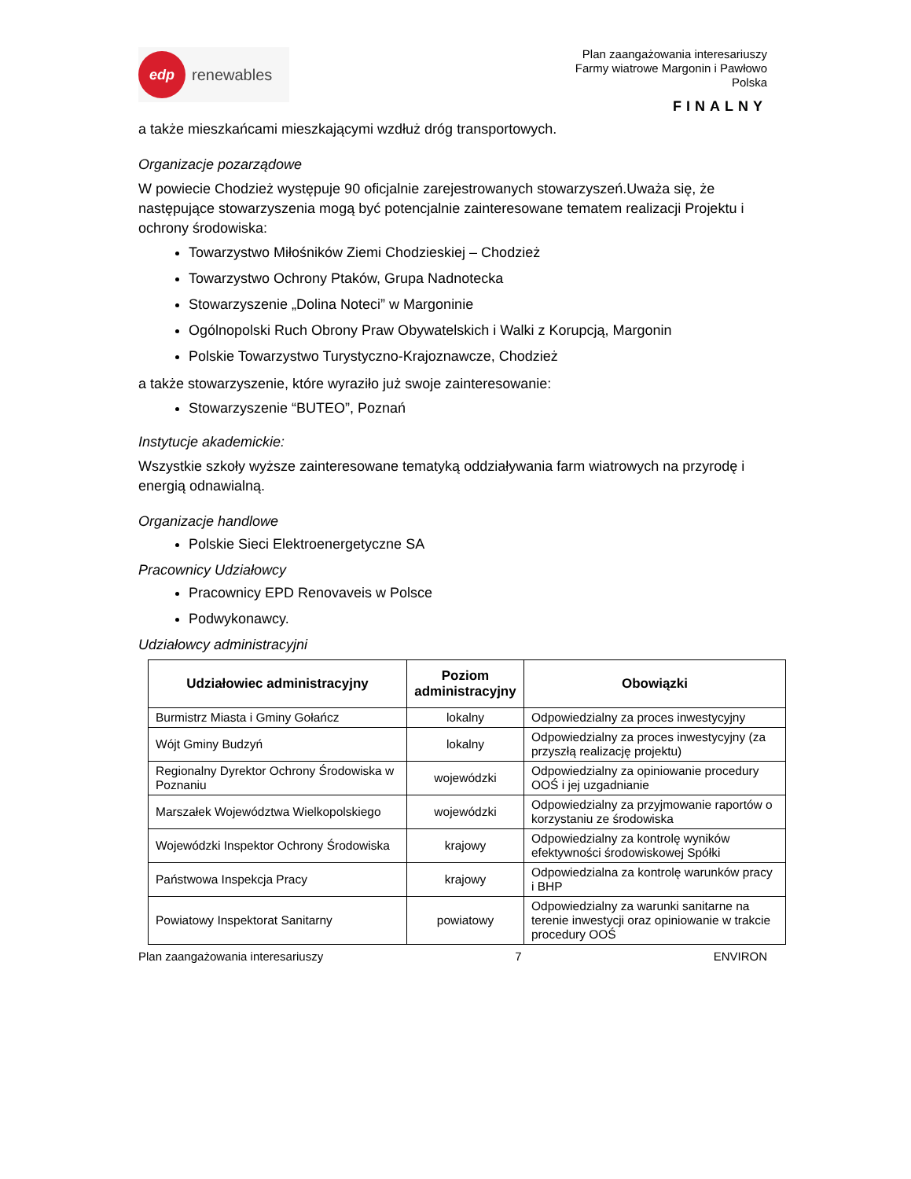edp
renewables
Plan zaangażowania interesariuszy
Farmy wiatrowe Margonin i Pawłowo
Polska
FINALNY
a także mieszkańcami mieszkającymi wzdłuż dróg transportowych.
Organizacje pozarządowe
W powiecie Chodzież występuje 90 oficjalnie zarejestrowanych stowarzyszeń.Uważa się, że następujące stowarzyszenia mogą być potencjalnie zainteresowane tematem realizacji Projektu i ochrony środowiska:
Towarzystwo Miłośników Ziemi Chodzieskiej – Chodzież
Towarzystwo Ochrony Ptaków, Grupa Nadnotecka
Stowarzyszenie „Dolina Noteci” w Margoninie
Ogólnopolski Ruch Obrony Praw Obywatelskich i Walki z Korupcją, Margonin
Polskie Towarzystwo Turystyczno-Krajoznawcze, Chodzież
a także stowarzyszenie, które wyraziło już swoje zainteresowanie:
Stowarzyszenie “BUTEO”, Poznań
Instytucje akademickie:
Wszystkie szkoły wyższe zainteresowane tematyką oddziaływania farm wiatrowych na przyrodę i energią odnawialną.
Organizacje handlowe
Polskie Sieci Elektroenergetyczne SA
Pracownicy Udziałowcy
Pracownicy EPD Renovaveis w Polsce
Podwykonawcy.
Udziałowcy administracyjni
| Udziałowiec administracyjny | Poziom administracyjny | Obowiązki |
| --- | --- | --- |
| Burmistrz Miasta i Gminy Gołańcz | lokalny | Odpowiedzialny za proces inwestycyjny |
| Wójt Gminy Budzyń | lokalny | Odpowiedzialny za proces inwestycyjny (za przyszłą realizację projektu) |
| Regionalny Dyrektor Ochrony Środowiska w Poznaniu | wojewódzki | Odpowiedzialny za opiniowanie procedury OOŚ i jej uzgadnianie |
| Marszałek Województwa Wielkopolskiego | wojewódzki | Odpowiedzialny za przyjmowanie raportów o korzystaniu ze środowiska |
| Wojewódzki Inspektor Ochrony Środowiska | krajowy | Odpowiedzialny za kontrolę wyników efektywności środowiskowej Spółki |
| Państwowa Inspekcja Pracy | krajowy | Odpowiedzialna za kontrolę warunków pracy i BHP |
| Powiatowy Inspektorat Sanitarny | powiatowy | Odpowiedzialny za warunki sanitarne na terenie inwestycji oraz opiniowanie w trakcie procedury OOŚ |
Plan zaangażowania interesariuszy 7 ENVIRON